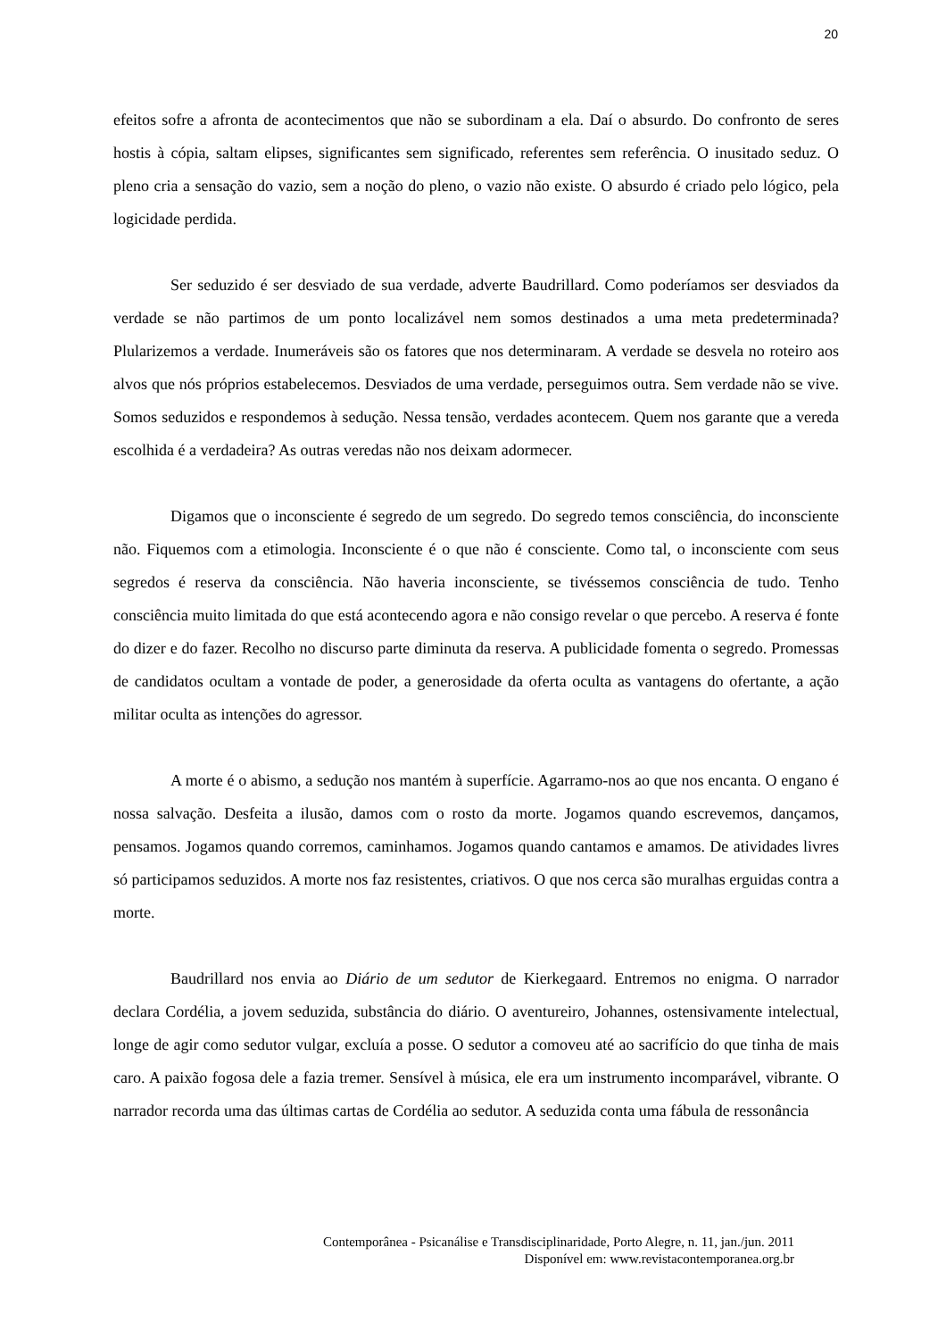20
efeitos sofre a afronta de acontecimentos que não se subordinam a ela. Daí o absurdo. Do confronto de seres hostis à cópia, saltam elipses, significantes sem significado, referentes sem referência. O inusitado seduz. O pleno cria a sensação do vazio, sem a noção do pleno, o vazio não existe. O absurdo é criado pelo lógico, pela logicidade perdida.
Ser seduzido é ser desviado de sua verdade, adverte Baudrillard. Como poderíamos ser desviados da verdade se não partimos de um ponto localizável nem somos destinados a uma meta predeterminada? Plularizemos a verdade. Inumeráveis são os fatores que nos determinaram. A verdade se desvela no roteiro aos alvos que nós próprios estabelecemos. Desviados de uma verdade, perseguimos outra. Sem verdade não se vive. Somos seduzidos e respondemos à sedução. Nessa tensão, verdades acontecem. Quem nos garante que a vereda escolhida é a verdadeira? As outras veredas não nos deixam adormecer.
Digamos que o inconsciente é segredo de um segredo. Do segredo temos consciência, do inconsciente não. Fiquemos com a etimologia. Inconsciente é o que não é consciente. Como tal, o inconsciente com seus segredos é reserva da consciência. Não haveria inconsciente, se tivéssemos consciência de tudo. Tenho consciência muito limitada do que está acontecendo agora e não consigo revelar o que percebo. A reserva é fonte do dizer e do fazer. Recolho no discurso parte diminuta da reserva. A publicidade fomenta o segredo. Promessas de candidatos ocultam a vontade de poder, a generosidade da oferta oculta as vantagens do ofertante, a ação militar oculta as intenções do agressor.
A morte é o abismo, a sedução nos mantém à superfície. Agarramo-nos ao que nos encanta. O engano é nossa salvação. Desfeita a ilusão, damos com o rosto da morte. Jogamos quando escrevemos, dançamos, pensamos. Jogamos quando corremos, caminhamos. Jogamos quando cantamos e amamos. De atividades livres só participamos seduzidos. A morte nos faz resistentes, criativos. O que nos cerca são muralhas erguidas contra a morte.
Baudrillard nos envia ao Diário de um sedutor de Kierkegaard. Entremos no enigma. O narrador declara Cordélia, a jovem seduzida, substância do diário. O aventureiro, Johannes, ostensivamente intelectual, longe de agir como sedutor vulgar, excluía a posse. O sedutor a comoveu até ao sacrifício do que tinha de mais caro. A paixão fogosa dele a fazia tremer. Sensível à música, ele era um instrumento incomparável, vibrante. O narrador recorda uma das últimas cartas de Cordélia ao sedutor. A seduzida conta uma fábula de ressonância
Contemporânea - Psicanálise e Transdisciplinaridade, Porto Alegre, n. 11, jan./jun. 2011
Disponível em: www.revistacontemporanea.org.br